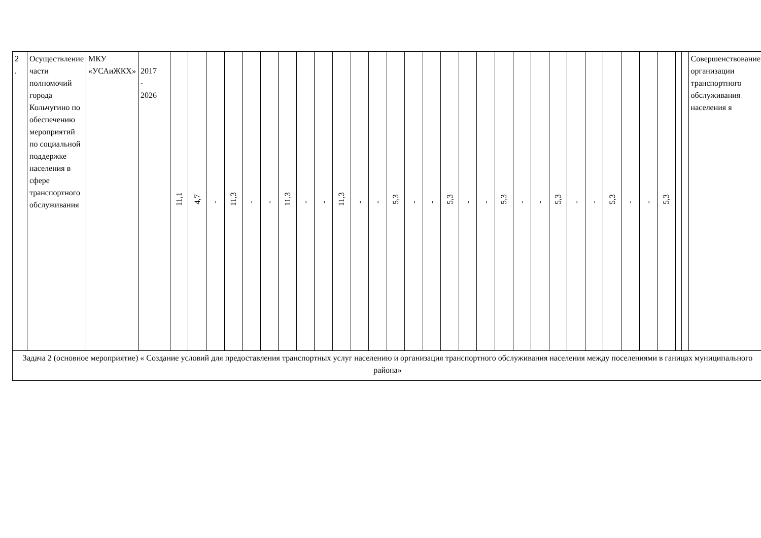| 2 . | Осуществление части полномочий города Кольчугино по обеспечению мероприятий по социальной поддержке населения в сфере транспортного обслуживания | МКУ «УСАиЖКХ» | 2017 - 2026 | 11,1 | 4,7 | - | 11,3 | - | - | 11,3 | - | - | 11,3 | - | - | 5,3 | - | - | 5,3 | - | - | 5,3 | - | - | 5,3 | - | - | 5,3 | - | - | 5,3 | | | Совершенствование организации транспортного обслуживания населения я |
| Задача 2 (основное мероприятие) « Создание условий для предоставления транспортных услуг населению и организация транспортного обслуживания населения между поселениями в ганицах муниципального района» | | | | | | | | | | | | | | | | | | | | | | | | | | | | | | | | | | |